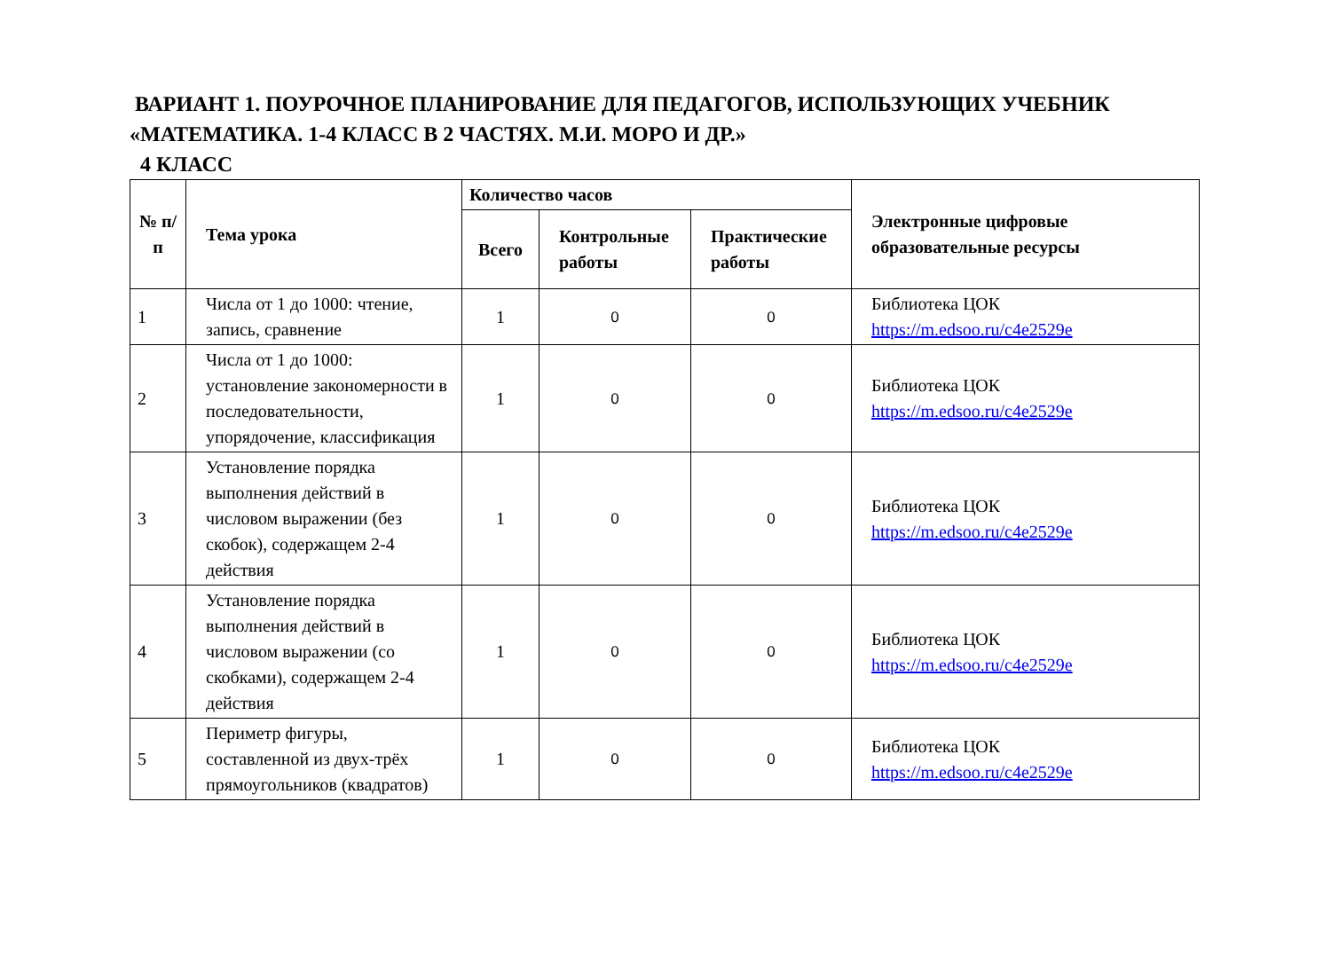ВАРИАНТ 1. ПОУРОЧНОЕ ПЛАНИРОВАНИЕ ДЛЯ ПЕДАГОГОВ, ИСПОЛЬЗУЮЩИХ УЧЕБНИК «МАТЕМАТИКА. 1-4 КЛАСС В 2 ЧАСТЯХ. М.И. МОРО И ДР.»
4 КЛАСС
| № п/п | Тема урока | Количество часов | | | Электронные цифровые образовательные ресурсы |
| --- | --- | --- | --- | --- | --- |
| | | Всего | Контрольные работы | Практические работы | |
| 1 | Числа от 1 до 1000: чтение, запись, сравнение | 1 | 0 | 0 | Библиотека ЦОК https://m.edsoo.ru/c4e2529e |
| 2 | Числа от 1 до 1000: установление закономерности в последовательности, упорядочение, классификация | 1 | 0 | 0 | Библиотека ЦОК https://m.edsoo.ru/c4e2529e |
| 3 | Установление порядка выполнения действий в числовом выражении (без скобок), содержащем 2-4 действия | 1 | 0 | 0 | Библиотека ЦОК https://m.edsoo.ru/c4e2529e |
| 4 | Установление порядка выполнения действий в числовом выражении (со скобками), содержащем 2-4 действия | 1 | 0 | 0 | Библиотека ЦОК https://m.edsoo.ru/c4e2529e |
| 5 | Периметр фигуры, составленной из двух-трёх прямоугольников (квадратов) | 1 | 0 | 0 | Библиотека ЦОК https://m.edsoo.ru/c4e2529e |